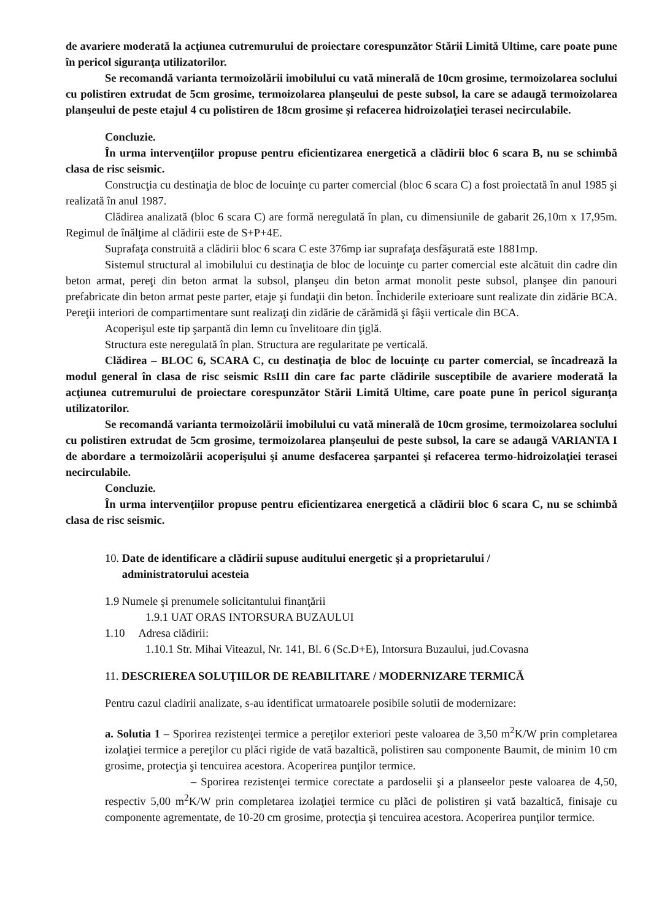de avariere moderată la acţiunea cutremurului de proiectare corespunzător Stării Limită Ultime, care poate pune în pericol siguranţa utilizatorilor.
Se recomandă varianta termoizolării imobilului cu vată minerală de 10cm grosime, termoizolarea soclului cu polistiren extrudat de 5cm grosime, termoizolarea planşeului de peste subsol, la care se adaugă termoizolarea planşeului de peste etajul 4 cu polistiren de 18cm grosime şi refacerea hidroizolaţiei terasei necirculabile.
Concluzie.
În urma intervenţiilor propuse pentru eficientizarea energetică a clădirii bloc 6 scara B, nu se schimbă clasa de risc seismic.
Construcţia cu destinaţia de bloc de locuinţe cu parter comercial (bloc 6 scara C) a fost proiectată în anul 1985 şi realizată în anul 1987.
Clădirea analizată (bloc 6 scara C) are formă neregulată în plan, cu dimensiunile de gabarit 26,10m x 17,95m. Regimul de înălţime al clădirii este de S+P+4E.
Suprafaţa construită a clădirii bloc 6 scara C este 376mp iar suprafaţa desfăşurată este 1881mp.
Sistemul structural al imobilului cu destinaţia de bloc de locuinţe cu parter comercial este alcătuit din cadre din beton armat, pereţi din beton armat la subsol, planşeu din beton armat monolit peste subsol, planşee din panouri prefabricate din beton armat peste parter, etaje şi fundaţii din beton. Închiderile exterioare sunt realizate din zidărie BCA. Pereţii interiori de compartimentare sunt realizaţi din zidărie de cărămidă şi fâşii verticale din BCA.
Acoperişul este tip şarpantă din lemn cu învelitoare din ţiglă.
Structura este neregulată în plan. Structura are regularitate pe verticală.
Clădirea – BLOC 6, SCARA C, cu destinaţia de bloc de locuinţe cu parter comercial, se încadrează la modul general în clasa de risc seismic RsIII din care fac parte clădirile susceptibile de avariere moderată la acţiunea cutremurului de proiectare corespunzător Stării Limită Ultime, care poate pune în pericol siguranţa utilizatorilor.
Se recomandă varianta termoizolării imobilului cu vată minerală de 10cm grosime, termoizolarea soclului cu polistiren extrudat de 5cm grosime, termoizolarea planşeului de peste subsol, la care se adaugă VARIANTA I de abordare a termoizolării acoperişului şi anume desfacerea şarpantei şi refacerea termo-hidroizolaţiei terasei necirculabile.
Concluzie.
În urma intervenţiilor propuse pentru eficientizarea energetică a clădirii bloc 6 scara C, nu se schimbă clasa de risc seismic.
10. Date de identificare a clădirii supuse auditului energetic şi a proprietarului /
administratorului acesteia
1.9 Numele şi prenumele solicitantului finanţării
1.9.1 UAT ORAS INTORSURA BUZAULUI
1.10 Adresa clădirii:
1.10.1 Str. Mihai Viteazul, Nr. 141, Bl. 6 (Sc.D+E), Intorsura Buzaului, jud.Covasna
11. DESCRIEREA SOLUŢIILOR DE REABILITARE / MODERNIZARE TERMICĂ
Pentru cazul cladirii analizate, s-au identificat urmatoarele posibile solutii de modernizare:
a. Solutia 1 – Sporirea rezistenţei termice a pereţilor exteriori peste valoarea de 3,50 m<sup>2</sup>K/W prin completarea izolaţiei termice a pereţilor cu plăci rigide de vată bazaltică, polistiren sau componente Baumit, de minim 10 cm grosime, protecţia şi tencuirea acestora. Acoperirea punţilor termice.
– Sporirea rezistenţei termice corectate a pardoselii şi a planseelor peste valoarea de 4,50, respectiv 5,00 m<sup>2</sup>K/W prin completarea izolaţiei termice cu plăci de polistiren şi vată bazaltică, finisaje cu componente agrementate, de 10-20 cm grosime, protecţia şi tencuirea acestora. Acoperirea punţilor termice.